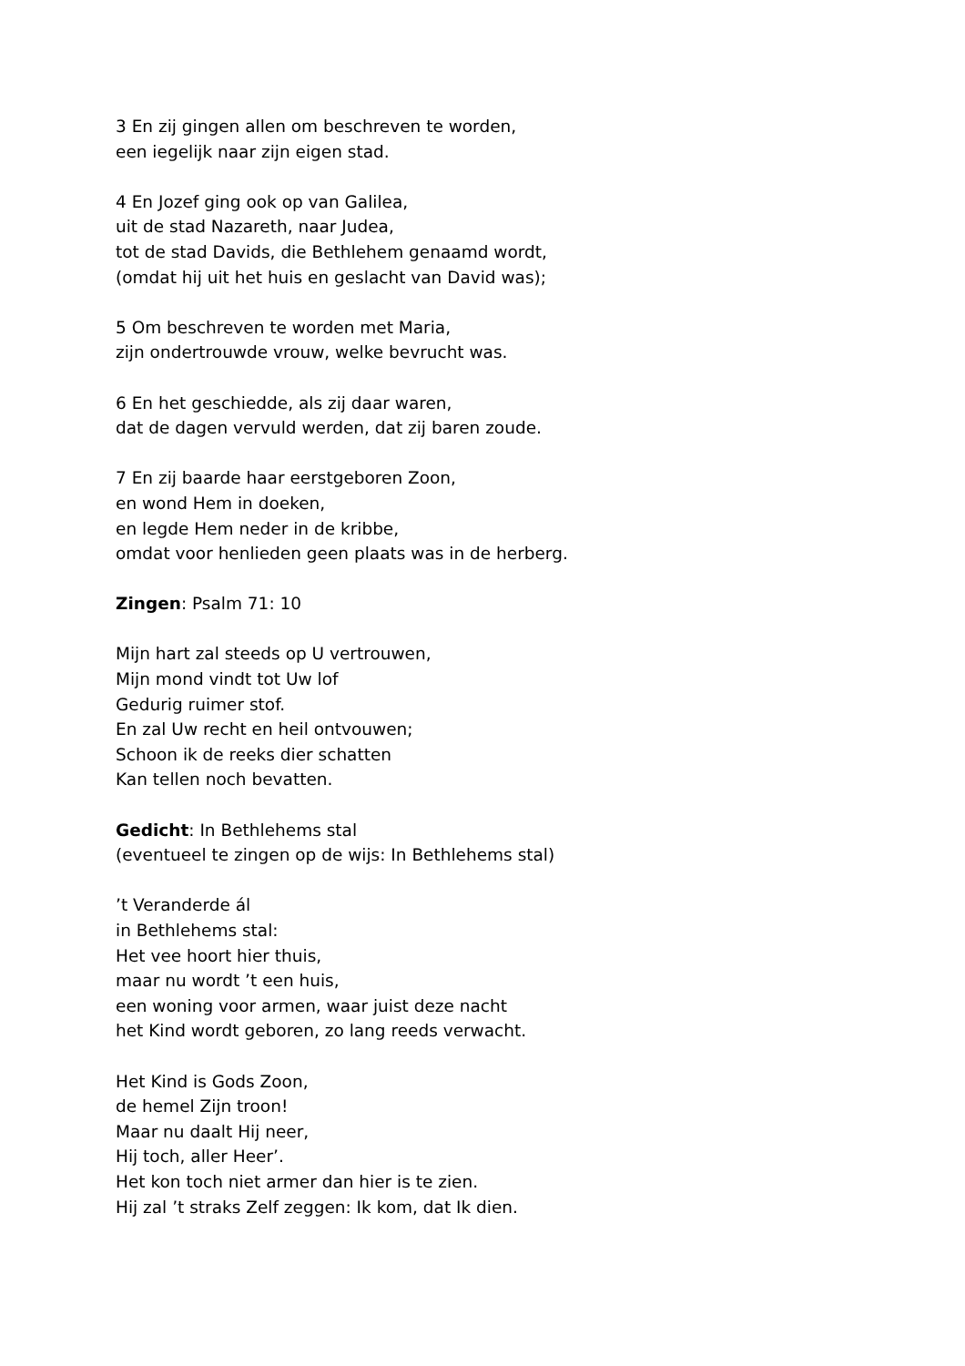3 En zij gingen allen om beschreven te worden,
een iegelijk naar zijn eigen stad.
4 En Jozef ging ook op van Galilea,
uit de stad Nazareth, naar Judea,
tot de stad Davids, die Bethlehem genaamd wordt,
(omdat hij uit het huis en geslacht van David was);
5 Om beschreven te worden met Maria,
zijn ondertrouwde vrouw, welke bevrucht was.
6 En het geschiedde, als zij daar waren,
dat de dagen vervuld werden, dat zij baren zoude.
7 En zij baarde haar eerstgeboren Zoon,
en wond Hem in doeken,
en legde Hem neder in de kribbe,
omdat voor henlieden geen plaats was in de herberg.
Zingen: Psalm 71: 10
Mijn hart zal steeds op U vertrouwen,
Mijn mond vindt tot Uw lof
Gedurig ruimer stof.
En zal Uw recht en heil ontvouwen;
Schoon ik de reeks dier schatten
Kan tellen noch bevatten.
Gedicht: In Bethlehems stal
(eventueel te zingen op de wijs: In Bethlehems stal)
’t Veranderde ál
in Bethlehems stal:
Het vee hoort hier thuis,
maar nu wordt ’t een huis,
een woning voor armen, waar juist deze nacht
het Kind wordt geboren, zo lang reeds verwacht.
Het Kind is Gods Zoon,
de hemel Zijn troon!
Maar nu daalt Hij neer,
Hij toch, aller Heer’.
Het kon toch niet armer dan hier is te zien.
Hij zal ’t straks Zelf zeggen: Ik kom, dat Ik dien.